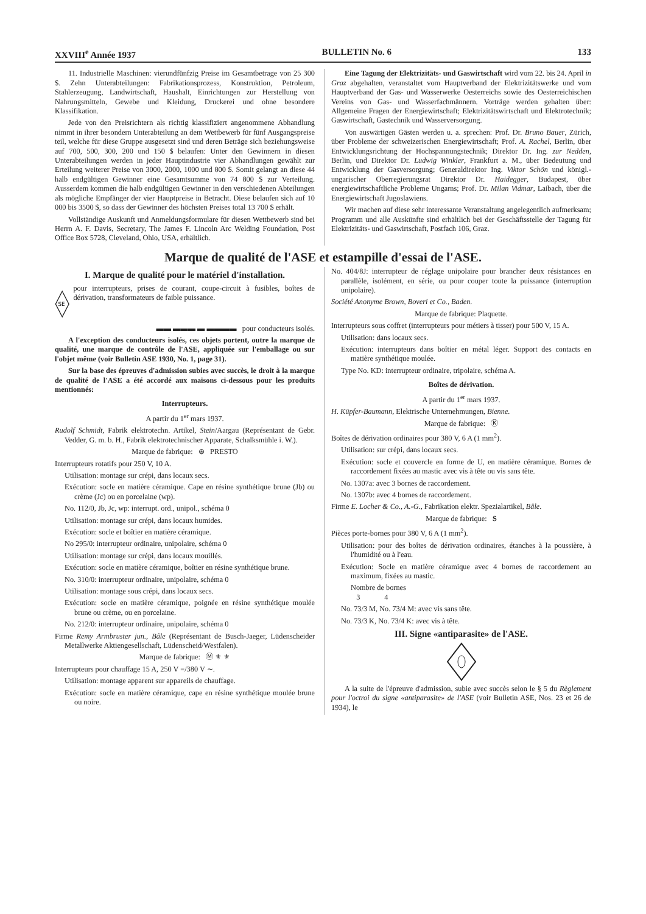XXVIII<sup>e</sup> Année 1937 BULLETIN No. 6 133
11. Industrielle Maschinen: vierundfünfzig Preise im Gesamtbetrage von 25 300 $. Zehn Unterabteilungen: Fabrikationsprozess, Konstruktion, Petroleum, Stahlerzeugung, Landwirtschaft, Haushalt, Einrichtungen zur Herstellung von Nahrungsmitteln, Gewebe und Kleidung, Druckerei und ohne besondere Klassifikation.
Jede von den Preisrichtern als richtig klassifiziert angenommene Abhandlung nimmt in ihrer besondern Unterabteilung an dem Wettbewerb für fünf Ausgangspreise teil, welche für diese Gruppe ausgesetzt sind und deren Beträge sich beziehungsweise auf 700, 500, 300, 200 und 150 $ belaufen: Unter den Gewinnern in diesen Unterabteilungen werden in jeder Hauptindustrie vier Abhandlungen gewählt zur Erteilung weiterer Preise von 3000, 2000, 1000 und 800 $. Somit gelangt an diese 44 halb endgültigen Gewinner eine Gesamtsumme von 74 800 $ zur Verteilung. Ausserdem kommen die halb endgültigen Gewinner in den verschiedenen Abteilungen als mögliche Empfänger der vier Hauptpreise in Betracht. Diese belaufen sich auf 10 000 bis 3500 $, so dass der Gewinner des höchsten Preises total 13 700 $ erhält.
Vollständige Auskunft und Anmeldungsformulare für diesen Wettbewerb sind bei Herrn A. F. Davis, Secretary, The James F. Lincoln Arc Welding Foundation, Post Office Box 5728, Cleveland, Ohio, USA, erhältlich.
Eine Tagung der Elektrizitäts- und Gaswirtschaft wird vom 22. bis 24. April in Graz abgehalten, veranstaltet vom Hauptverband der Elektrizitätswerke und vom Hauptverband der Gas- und Wasserwerke Oesterreichs sowie des Oesterreichischen Vereins von Gas- und Wasserfachmännern. Vorträge werden gehalten über: Allgemeine Fragen der Energiewirtschaft; Elektrizitätswirtschaft und Elektrotechnik; Gaswirtschaft, Gastechnik und Wasserversorgung.
Von auswärtigen Gästen werden u. a. sprechen: Prof. Dr. Bruno Bauer, Zürich, über Probleme der schweizerischen Energiewirtschaft; Prof. A. Rachel, Berlin, über Entwicklungsrichtung der Hochspannungstechnik; Direktor Dr. Ing. zur Nedden, Berlin, und Direktor Dr. Ludwig Winkler, Frankfurt a. M., über Bedeutung und Entwicklung der Gasversorgung; Generaldirektor Ing. Viktor Schön und königl.-ungarischer Oberregierungsrat Direktor Dr. Haidegger, Budapest, über energiewirtschaftliche Probleme Ungarns; Prof. Dr. Milan Vidmar, Laibach, über die Energiewirtschaft Jugoslawiens.
Wir machen auf diese sehr interessante Veranstaltung angelegentlich aufmerksam; Programm und alle Auskünfte sind erhältlich bei der Geschäftsstelle der Tagung für Elektrizitäts- und Gaswirtschaft, Postfach 106, Graz.
Marque de qualité de l'ASE et estampille d'essai de l'ASE.
I. Marque de qualité pour le matériel d'installation.
SE
pour interrupteurs, prises de courant, coupe-circuit à fusibles, boîtes de dérivation, transformateurs de faible puissance.
▬▬ ▬▬▬ ▬ ▬▬▬▬ pour conducteurs isolés.
A l'exception des conducteurs isolés, ces objets portent, outre la marque de qualité, une marque de contrôle de l'ASE, appliquée sur l'emballage ou sur l'objet même (voir Bulletin ASE 1930, No. 1, page 31).
Sur la base des épreuves d'admission subies avec succès, le droit à la marque de qualité de l'ASE a été accordé aux maisons ci-dessous pour les produits mentionnés:
Interrupteurs.
A partir du 1<sup>er</sup> mars 1937.
Rudolf Schmidt, Fabrik elektrotechn. Artikel, Stein/Aargau (Représentant de Gebr. Vedder, G. m. b. H., Fabrik elektrotechnischer Apparate, Schalksmühle i. W.).
Marque de fabrique: ⊛ PRESTO
Interrupteurs rotatifs pour 250 V, 10 A.
Utilisation: montage sur crépi, dans locaux secs.
Exécution: socle en matière céramique. Cape en résine synthétique brune (Jb) ou crème (Jc) ou en porcelaine (wp).
No. 112/0, Jb, Jc, wp: interrupt. ord., unipol., schéma 0
Utilisation: montage sur crépi, dans locaux humides.
Exécution: socle et boîtier en matière céramique.
No 295/0: interrupteur ordinaire, unipolaire, schéma 0
Utilisation: montage sur crépi, dans locaux mouillés.
Exécution: socle en matière céramique, boîtier en résine synthétique brune.
No. 310/0: interrupteur ordinaire, unipolaire, schéma 0
Utilisation: montage sous crépi, dans locaux secs.
Exécution: socle en matière céramique, poignée en résine synthétique moulée brune ou crème, ou en porcelaine.
No. 212/0: interrupteur ordinaire, unipolaire, schéma 0
Firme Remy Armbruster jun., Bâle (Représentant de Busch-Jaeger, Lüdenscheider Metallwerke Aktiengesellschaft, Lüdenscheid/Westfalen).
Marque de fabrique: Ⓜ ⚜ ⚜
Interrupteurs pour chauffage 15 A, 250 V =/380 V ∼.
Utilisation: montage apparent sur appareils de chauffage.
Exécution: socle en matière céramique, cape en résine synthétique moulée brune ou noire.
No. 404/8J: interrupteur de réglage unipolaire pour brancher deux résistances en parallèle, isolément, en série, ou pour couper toute la puissance (interruption unipolaire).
Société Anonyme Brown, Boveri et Co., Baden.
Marque de fabrique: Plaquette.
Interrupteurs sous coffret (interrupteurs pour métiers à tisser) pour 500 V, 15 A.
Utilisation: dans locaux secs.
Exécution: interrupteurs dans boîtier en métal léger. Support des contacts en matière synthétique moulée.
Type No. KD: interrupteur ordinaire, tripolaire, schéma A.
Boîtes de dérivation.
A partir du 1<sup>er</sup> mars 1937.
H. Küpfer-Baumann, Elektrische Unternehmungen, Bienne.
Marque de fabrique: Ⓚ
Boîtes de dérivation ordinaires pour 380 V, 6 A (1 mm<sup>2</sup>).
Utilisation: sur crépi, dans locaux secs.
Exécution: socle et couvercle en forme de U, en matière céramique. Bornes de raccordement fixées au mastic avec vis à tête ou vis sans tête.
No. 1307a: avec 3 bornes de raccordement.
No. 1307b: avec 4 bornes de raccordement.
Firme E. Locher & Co., A.-G., Fabrikation elektr. Spezialartikel, Bâle.
Marque de fabrique: S
Pièces porte-bornes pour 380 V, 6 A (1 mm<sup>2</sup>).
Utilisation: pour des boîtes de dérivation ordinaires, étanches à la poussière, à l'humidité ou à l'eau.
Exécution: Socle en matière céramique avec 4 bornes de raccordement au maximum, fixées au mastic.
Nombre de bornes
3 4
No. 73/3 M, No. 73/4 M: avec vis sans tête.
No. 73/3 K, No. 73/4 K: avec vis à tête.
III. Signe «antiparasite» de l'ASE.
A la suite de l'épreuve d'admission, subie avec succès selon le § 5 du Règlement pour l'octroi du signe «antiparasite» de l'ASE (voir Bulletin ASE, Nos. 23 et 26 de 1934), le